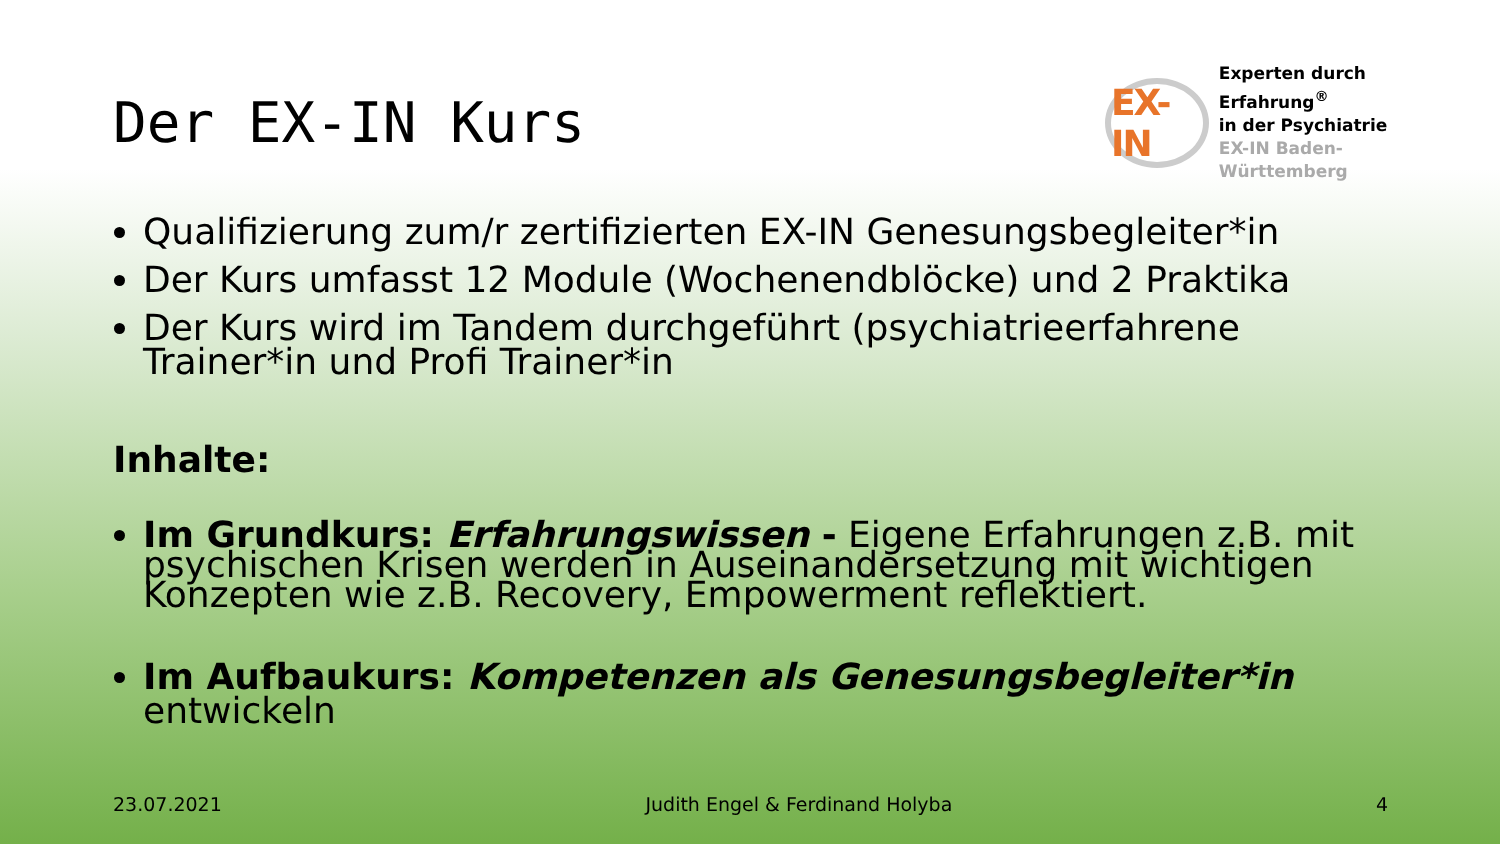Der EX-IN Kurs
EX-IN
Experten durch Erfahrung<sup>®</sup>
in der Psychiatrie
EX-IN Baden-Württemberg
Qualifizierung zum/r zertifizierten EX-IN Genesungsbegleiter*in
Der Kurs umfasst 12 Module (Wochenendblöcke) und 2 Praktika
Der Kurs wird im Tandem durchgeführt (psychiatrieerfahrene Trainer*in und Profi Trainer*in
Inhalte:
Im Grundkurs: Erfahrungswissen - Eigene Erfahrungen z.B. mit psychischen Krisen werden in Auseinandersetzung mit wichtigen Konzepten wie z.B. Recovery, Empowerment reflektiert.
Im Aufbaukurs: Kompetenzen als Genesungsbegleiter*in entwickeln
23.07.2021 Judith Engel & Ferdinand Holyba 4